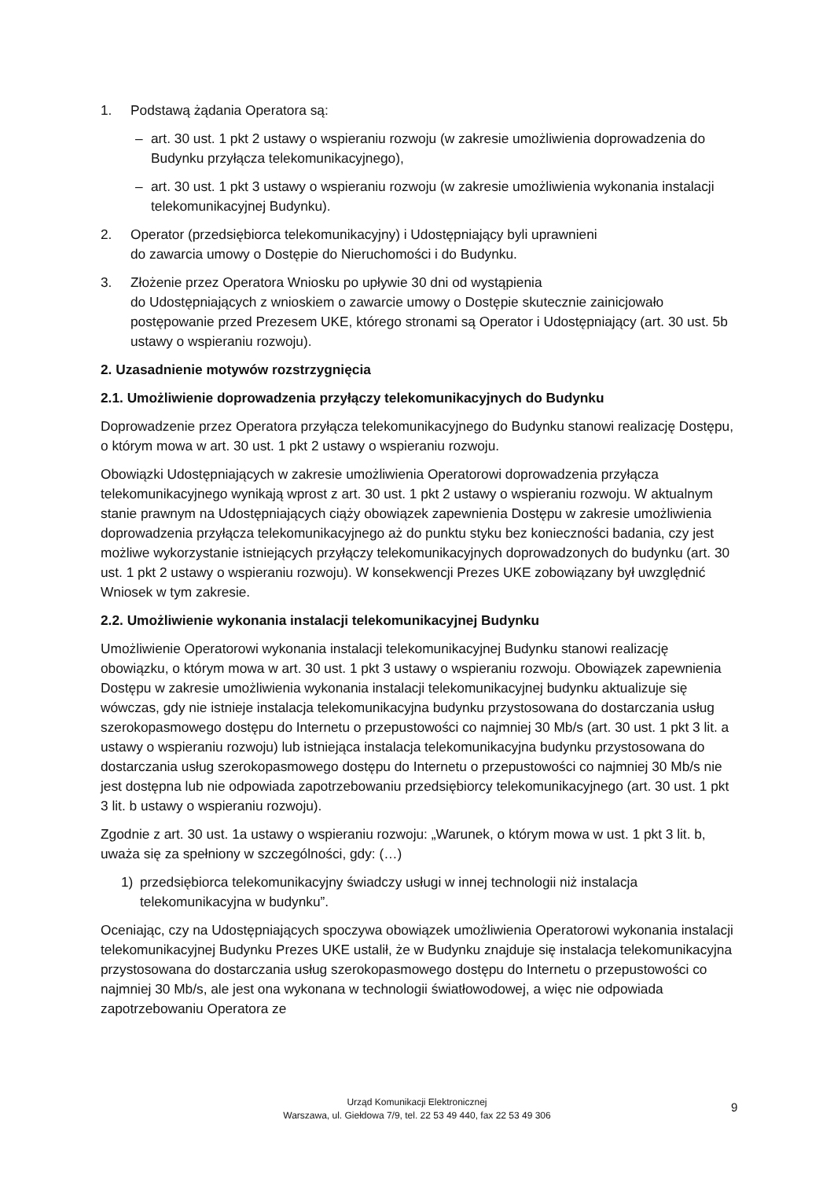1. Podstawą żądania Operatora są:
– art. 30 ust. 1 pkt 2 ustawy o wspieraniu rozwoju (w zakresie umożliwienia doprowadzenia do Budynku przyłącza telekomunikacyjnego),
– art. 30 ust. 1 pkt 3 ustawy o wspieraniu rozwoju (w zakresie umożliwienia wykonania instalacji telekomunikacyjnej Budynku).
2. Operator (przedsiębiorca telekomunikacyjny) i Udostępniający byli uprawnieni
do zawarcia umowy o Dostępie do Nieruchomości i do Budynku.
3. Złożenie przez Operatora Wniosku po upływie 30 dni od wystąpienia
do Udostępniających z wnioskiem o zawarcie umowy o Dostępie skutecznie zainicjowało postępowanie przed Prezesem UKE, którego stronami są Operator i Udostępniający (art. 30 ust. 5b ustawy o wspieraniu rozwoju).
2. Uzasadnienie motywów rozstrzygnięcia
2.1. Umożliwienie doprowadzenia przyłączy telekomunikacyjnych do Budynku
Doprowadzenie przez Operatora przyłącza telekomunikacyjnego do Budynku stanowi realizację Dostępu, o którym mowa w art. 30 ust. 1 pkt 2 ustawy o wspieraniu rozwoju.
Obowiązki Udostępniających w zakresie umożliwienia Operatorowi doprowadzenia przyłącza telekomunikacyjnego wynikają wprost z art. 30 ust. 1 pkt 2 ustawy o wspieraniu rozwoju. W aktualnym stanie prawnym na Udostępniających ciąży obowiązek zapewnienia Dostępu w zakresie umożliwienia doprowadzenia przyłącza telekomunikacyjnego aż do punktu styku bez konieczności badania, czy jest możliwe wykorzystanie istniejących przyłączy telekomunikacyjnych doprowadzonych do budynku (art. 30 ust. 1 pkt 2 ustawy o wspieraniu rozwoju). W konsekwencji Prezes UKE zobowiązany był uwzględnić Wniosek w tym zakresie.
2.2. Umożliwienie wykonania instalacji telekomunikacyjnej Budynku
Umożliwienie Operatorowi wykonania instalacji telekomunikacyjnej Budynku stanowi realizację obowiązku, o którym mowa w art. 30 ust. 1 pkt 3 ustawy o wspieraniu rozwoju. Obowiązek zapewnienia Dostępu w zakresie umożliwienia wykonania instalacji telekomunikacyjnej budynku aktualizuje się wówczas, gdy nie istnieje instalacja telekomunikacyjna budynku przystosowana do dostarczania usług szerokopasmowego dostępu do Internetu o przepustowości co najmniej 30 Mb/s (art. 30 ust. 1 pkt 3 lit. a ustawy o wspieraniu rozwoju) lub istniejąca instalacja telekomunikacyjna budynku przystosowana do dostarczania usług szerokopasmowego dostępu do Internetu o przepustowości co najmniej 30 Mb/s nie jest dostępna lub nie odpowiada zapotrzebowaniu przedsiębiorcy telekomunikacyjnego (art. 30 ust. 1 pkt 3 lit. b ustawy o wspieraniu rozwoju).
Zgodnie z art. 30 ust. 1a ustawy o wspieraniu rozwoju: „Warunek, o którym mowa w ust. 1 pkt 3 lit. b, uważa się za spełniony w szczególności, gdy: (…)
1) przedsiębiorca telekomunikacyjny świadczy usługi w innej technologii niż instalacja telekomunikacyjna w budynku”.
Oceniając, czy na Udostępniających spoczywa obowiązek umożliwienia Operatorowi wykonania instalacji telekomunikacyjnej Budynku Prezes UKE ustalił, że w Budynku znajduje się instalacja telekomunikacyjna przystosowana do dostarczania usług szerokopasmowego dostępu do Internetu o przepustowości co najmniej 30 Mb/s, ale jest ona wykonana w technologii światłowodowej, a więc nie odpowiada zapotrzebowaniu Operatora ze
Urząd Komunikacji Elektronicznej
Warszawa, ul. Giełdowa 7/9, tel. 22 53 49 440, fax 22 53 49 306
9